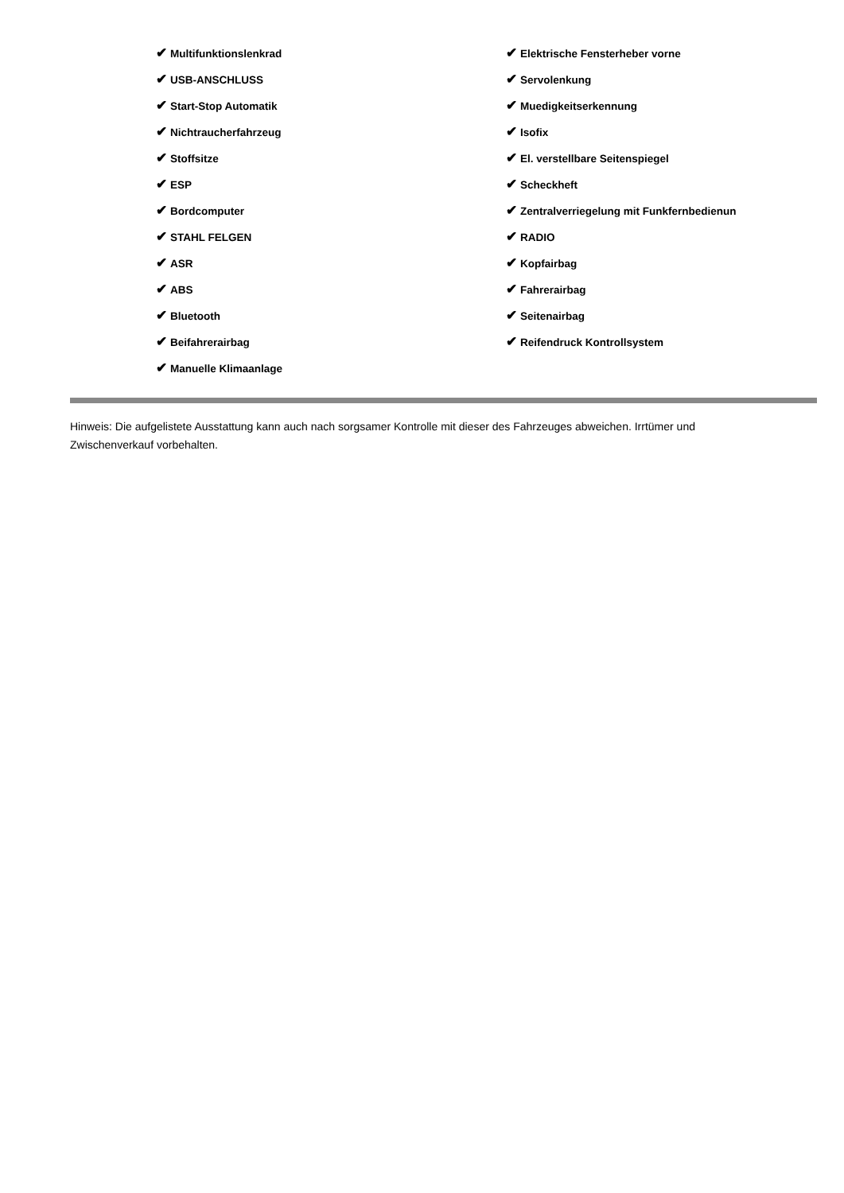✔ Multifunktionslenkrad
✔ USB-ANSCHLUSS
✔ Start-Stop Automatik
✔ Nichtraucherfahrzeug
✔ Stoffsitze
✔ ESP
✔ Bordcomputer
✔ STAHL FELGEN
✔ ASR
✔ ABS
✔ Bluetooth
✔ Beifahrerairbag
✔ Manuelle Klimaanlage
✔ Elektrische Fensterheber vorne
✔ Servolenkung
✔ Muedigkeitserkennung
✔ Isofix
✔ El. verstellbare Seitenspiegel
✔ Scheckheft
✔ Zentralverriegelung mit Funkfernbedienun
✔ RADIO
✔ Kopfairbag
✔ Fahrerairbag
✔ Seitenairbag
✔ Reifendruck Kontrollsystem
Hinweis: Die aufgelistete Ausstattung kann auch nach sorgsamer Kontrolle mit dieser des Fahrzeuges abweichen. Irrtümer und Zwischenverkauf vorbehalten.